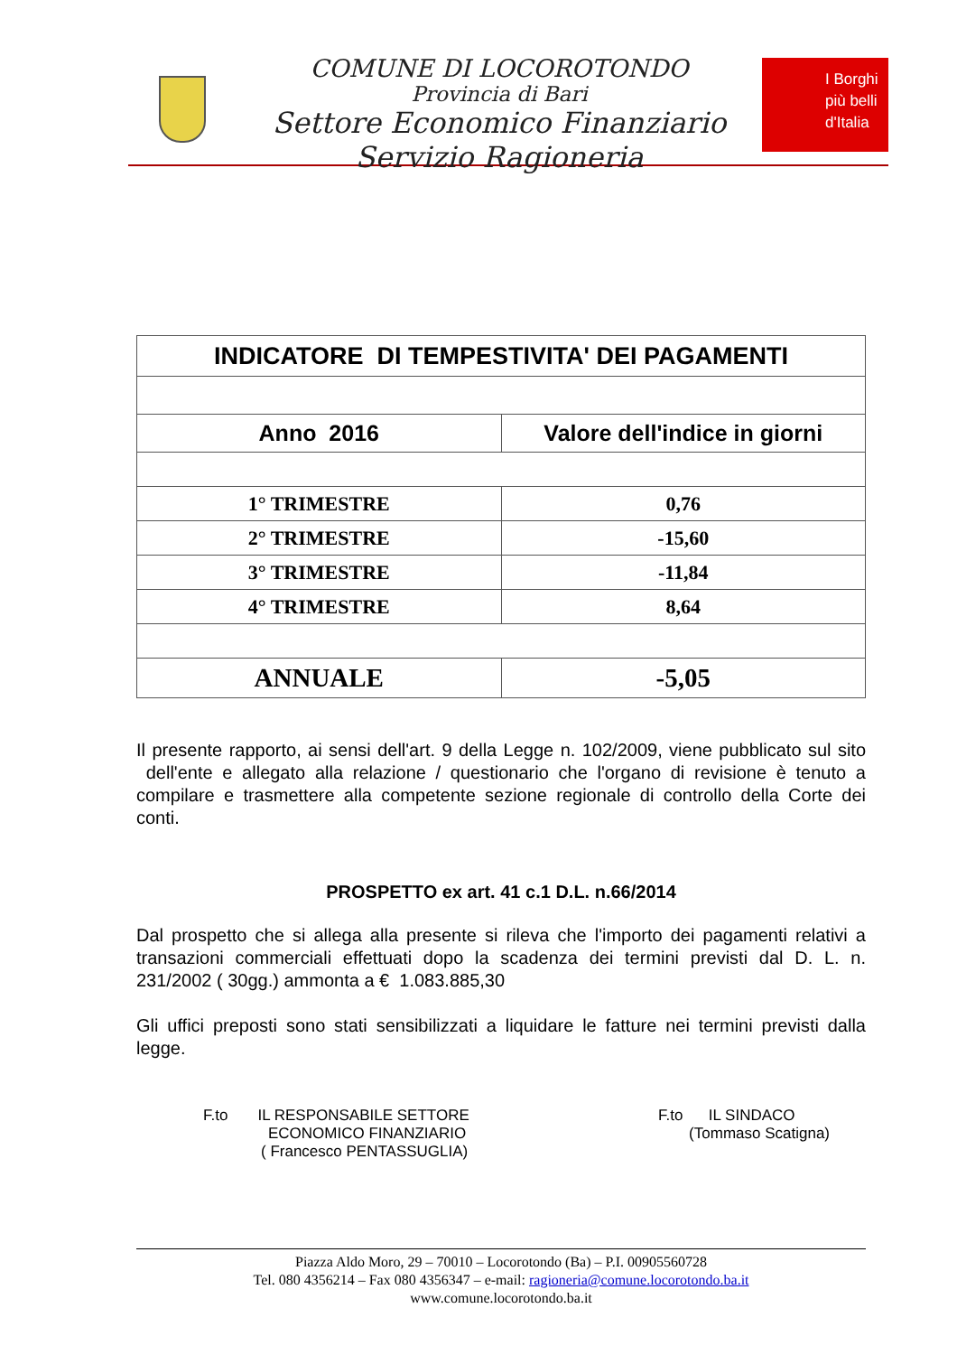COMUNE DI LOCOROTONDO
Provincia di Bari
Settore Economico Finanziario
Servizio Ragioneria
I Borghi
più belli
d'Italia
| INDICATORE DI TEMPESTIVITA' DEI PAGAMENTI | |
| --- | --- |
| Anno 2016 | Valore dell'indice in giorni |
| 1° TRIMESTRE | 0,76 |
| 2° TRIMESTRE | -15,60 |
| 3° TRIMESTRE | -11,84 |
| 4° TRIMESTRE | 8,64 |
| ANNUALE | -5,05 |
Il presente rapporto, ai sensi dell'art. 9 della Legge n. 102/2009, viene pubblicato sul sito dell'ente e allegato alla relazione / questionario che l'organo di revisione è tenuto a compilare e trasmettere alla competente sezione regionale di controllo della Corte dei conti.
PROSPETTO ex art. 41 c.1 D.L. n.66/2014
Dal prospetto che si allega alla presente si rileva che l'importo dei pagamenti relativi a transazioni commerciali effettuati dopo la scadenza dei termini previsti dal D. L. n. 231/2002 ( 30gg.) ammonta a € 1.083.885,30
Gli uffici preposti sono stati sensibilizzati a liquidare le fatture nei termini previsti dalla legge.
F.to IL RESPONSABILE SETTORE
ECONOMICO FINANZIARIO
( Francesco PENTASSUGLIA)
F.to IL SINDACO
(Tommaso Scatigna)
Piazza Aldo Moro, 29 – 70010 – Locorotondo (Ba) – P.I. 00905560728
Tel. 080 4356214 – Fax 080 4356347 – e-mail: ragioneria@comune.locorotondo.ba.it
www.comune.locorotondo.ba.it